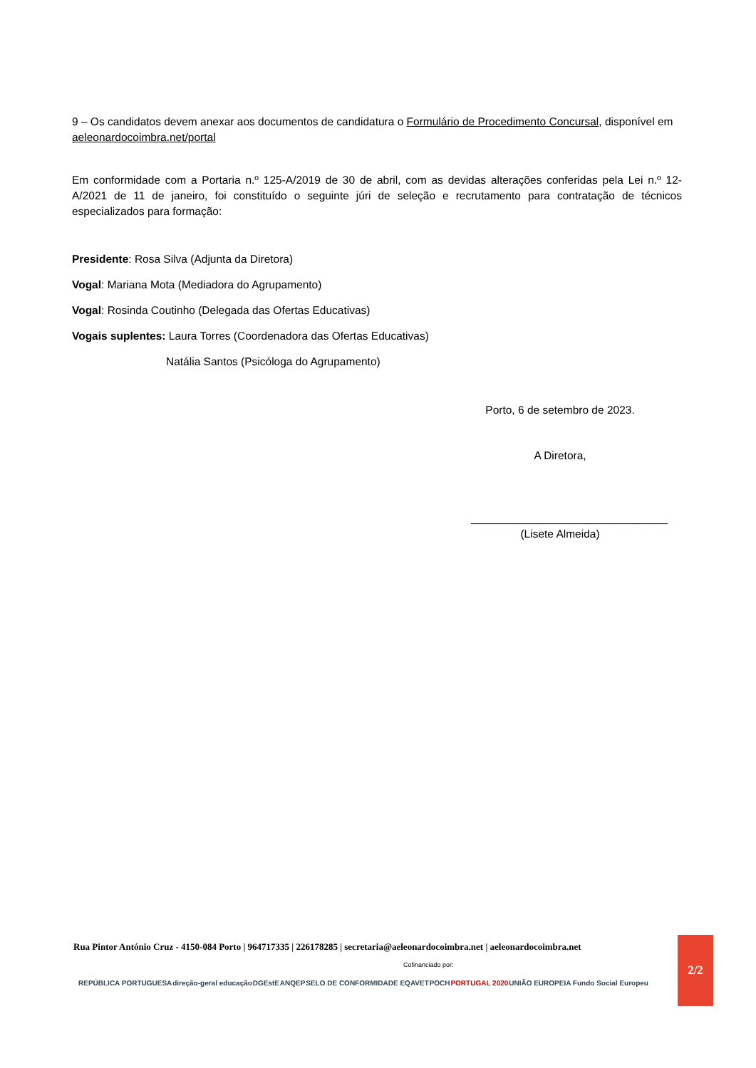9 – Os candidatos devem anexar aos documentos de candidatura o Formulário de Procedimento Concursal, disponível em aeleonardocoimbra.net/portal
Em conformidade com a Portaria n.º 125-A/2019 de 30 de abril, com as devidas alterações conferidas pela Lei n.º 12-A/2021 de 11 de janeiro, foi constituído o seguinte júri de seleção e recrutamento para contratação de técnicos especializados para formação:
Presidente: Rosa Silva (Adjunta da Diretora)
Vogal: Mariana Mota (Mediadora do Agrupamento)
Vogal: Rosinda Coutinho (Delegada das Ofertas Educativas)
Vogais suplentes: Laura Torres (Coordenadora das Ofertas Educativas)
Natália Santos (Psicóloga do Agrupamento)
Porto, 6 de setembro de 2023.
A Diretora,
________________________________
(Lisete Almeida)
Rua Pintor António Cruz - 4150-084 Porto | 964717335 | 226178285 | secretaria@aeleonardocoimbra.net | aeleonardocoimbra.net
Cofinanciado por:
REPÚBLICA PORTUGUESA direção-geral educação DGEstE ANQEP SELO DE CONFORMIDADE EQAVET POCH PORTUGAL 2020 UNIÃO EUROPEIA Fundo Social Europeu
2/2